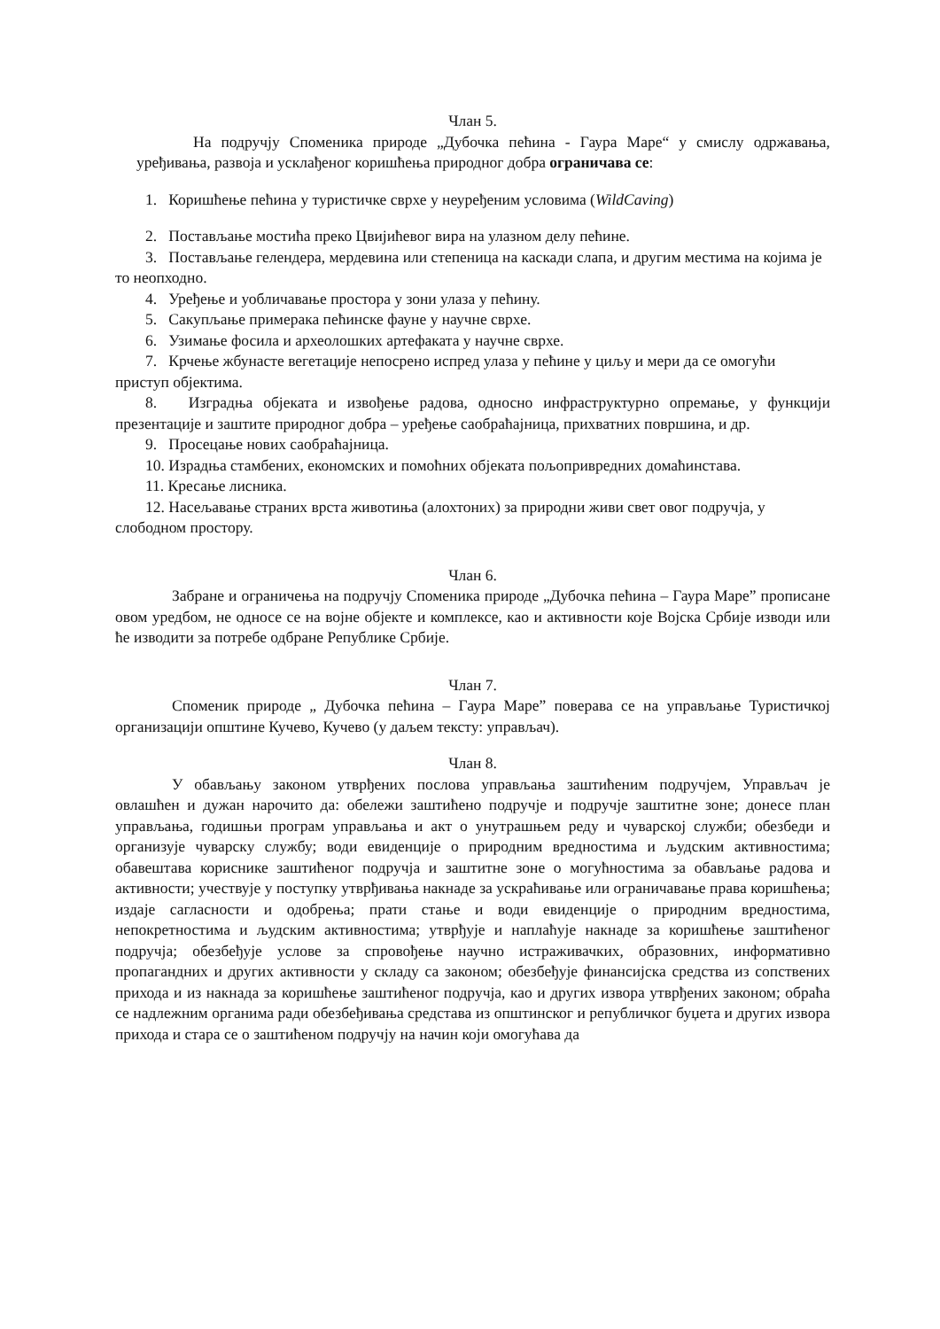Члан 5.
На подручју Споменика природе „Дубочка пећина - Гаура Маре“ у смислу одржавања, уређивања, развоја и усклађеног коришћења природног добра ограничава се:
1. Коришћење пећина у туристичке сврхе у неуређеним условима (WildCaving)
2. Постављање мостића преко Цвијићевог вира на улазном делу пећине.
3. Постављање гелендера, мердевина или степеница на каскади слапа, и другим местима на којима је то неопходно.
4. Уређење и уобличавање простора у зони улаза у пећину.
5. Сакупљање примерака пећинске фауне у научне сврхе.
6. Узимање фосила и археолошких артефаката у научне сврхе.
7. Крчење жбунасте вегетације непосрено испред улаза у пећине у циљу и мери да се омогући приступ објектима.
8. Изградња објеката и извођење радова, односно инфраструктурно опремање, у функцији презентације и заштите природног добра – уређење саобраћајница, прихватних површина, и др.
9. Просецање нових саобраћајница.
10. Израдња стамбених, економских и помоћних објеката пољопривредних домаћинстава.
11. Кресање лисника.
12. Насељавање страних врста животиња (алохтоних) за природни живи свет овог подручја, у слободном простору.
Члан 6.
Забране и ограничења на подручју Споменика природе „Дубочка пећина – Гаура Маре” прописане овом уредбом, не односе се на војне објекте и комплексе, као и активности које Војска Србије изводи или ће изводити за потребе одбране Републике Србије.
Члан 7.
Споменик природе „ Дубочка пећина – Гаура Маре” поверава се на управљање Туристичкој организацији општине Кучево, Кучево (у даљем тексту: управљач).
Члан 8.
У обављању законом утврђених послова управљања заштићеним подручјем, Управљач је овлашћен и дужан нарочито да: обележи заштићено подручје и подручје заштитне зоне; донесе план управљања, годишњи програм управљања и акт о унутрашњем реду и чуварској служби; обезбеди и организује чуварску службу; води евиденције о природним вредностима и људским активностима; обавештава кориснике заштићеног подручја и заштитне зоне о могућностима за обављање радова и активности; учествује у поступку утврђивања накнаде за ускраћивање или ограничавање права коришћења; издаје сагласности и одобрења; прати стање и води евиденције о природним вредностима, непокретностима и људским активностима; утврђује и наплаћује накнаде за коришћење заштићеног подручја; обезбеђује услове за спровођење научно истраживачких, образовних, информативно пропагандних и других активности у складу са законом; обезбеђује финансијска средства из сопствених прихода и из накнада за коришћење заштићеног подручја, као и других извора утврђених законом; обраћа се надлежним органима ради обезбеђивања средстава из општинског и републичког буџета и других извора прихода и стара се о заштићеном подручју на начин који омогућава да